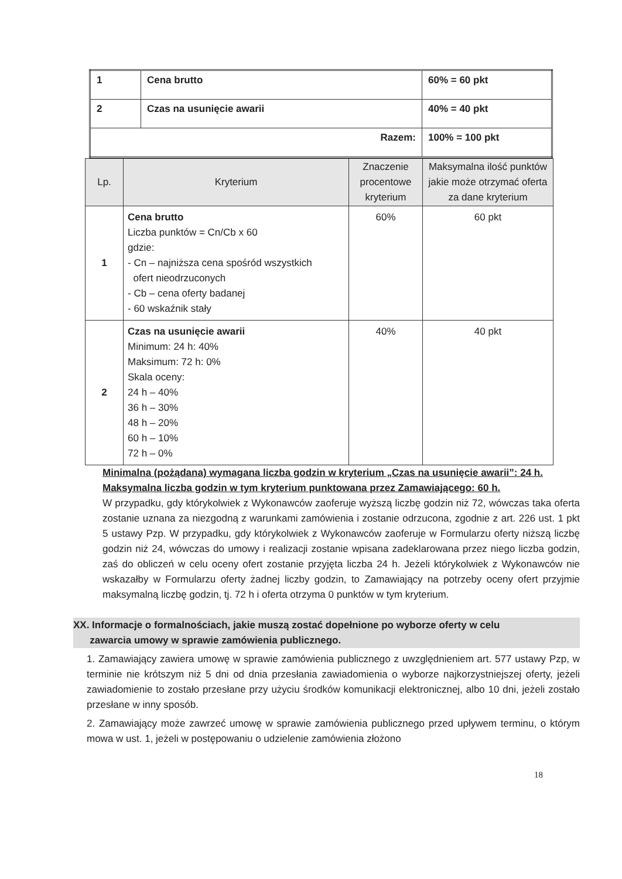| 1 | Cena brutto | 60% = 60 pkt |
| 2 | Czas na usunięcie awarii | 40% = 40 pkt |
| Razem: | | 100% = 100 pkt |
| Lp. | Kryterium | Znaczenie procentowe kryterium | Maksymalna ilość punktów jakie może otrzymać oferta za dane kryterium |
| --- | --- | --- | --- |
| 1 | Cena brutto Liczba punktów = Cn/Cb x 60 gdzie: - Cn – najniższa cena spośród wszystkich ofert nieodrzuconych - Cb – cena oferty badanej - 60 wskaźnik stały | 60% | 60 pkt |
| 2 | Czas na usunięcie awarii Minimum: 24 h: 40% Maksimum: 72 h: 0% Skala oceny: 24 h – 40% 36 h – 30% 48 h – 20% 60 h – 10% 72 h – 0% | 40% | 40 pkt |
Minimalna (pożądana) wymagana liczba godzin w kryterium „Czas na usunięcie awarii”: 24 h.
Maksymalna liczba godzin w tym kryterium punktowana przez Zamawiającego: 60 h.
W przypadku, gdy którykolwiek z Wykonawców zaoferuje wyższą liczbę godzin niż 72, wówczas taka oferta zostanie uznana za niezgodną z warunkami zamówienia i zostanie odrzucona, zgodnie z art. 226 ust. 1 pkt 5 ustawy Pzp. W przypadku, gdy którykolwiek z Wykonawców zaoferuje w Formularzu oferty niższą liczbę godzin niż 24, wówczas do umowy i realizacji zostanie wpisana zadeklarowana przez niego liczba godzin, zaś do obliczeń w celu oceny ofert zostanie przyjęta liczba 24 h. Jeżeli którykolwiek z Wykonawców nie wskazałby w Formularzu oferty żadnej liczby godzin, to Zamawiający na potrzeby oceny ofert przyjmie maksymalną liczbę godzin, tj. 72 h i oferta otrzyma 0 punktów w tym kryterium.
XX. Informacje o formalnościach, jakie muszą zostać dopełnione po wyborze oferty w celu
zawarcia umowy w sprawie zamówienia publicznego.
1. Zamawiający zawiera umowę w sprawie zamówienia publicznego z uwzględnieniem art. 577 ustawy Pzp, w terminie nie krótszym niż 5 dni od dnia przesłania zawiadomienia o wyborze najkorzystniejszej oferty, jeżeli zawiadomienie to zostało przesłane przy użyciu środków komunikacji elektronicznej, albo 10 dni, jeżeli zostało przesłane w inny sposób.
2. Zamawiający może zawrzeć umowę w sprawie zamówienia publicznego przed upływem terminu, o którym mowa w ust. 1, jeżeli w postępowaniu o udzielenie zamówienia złożono
18